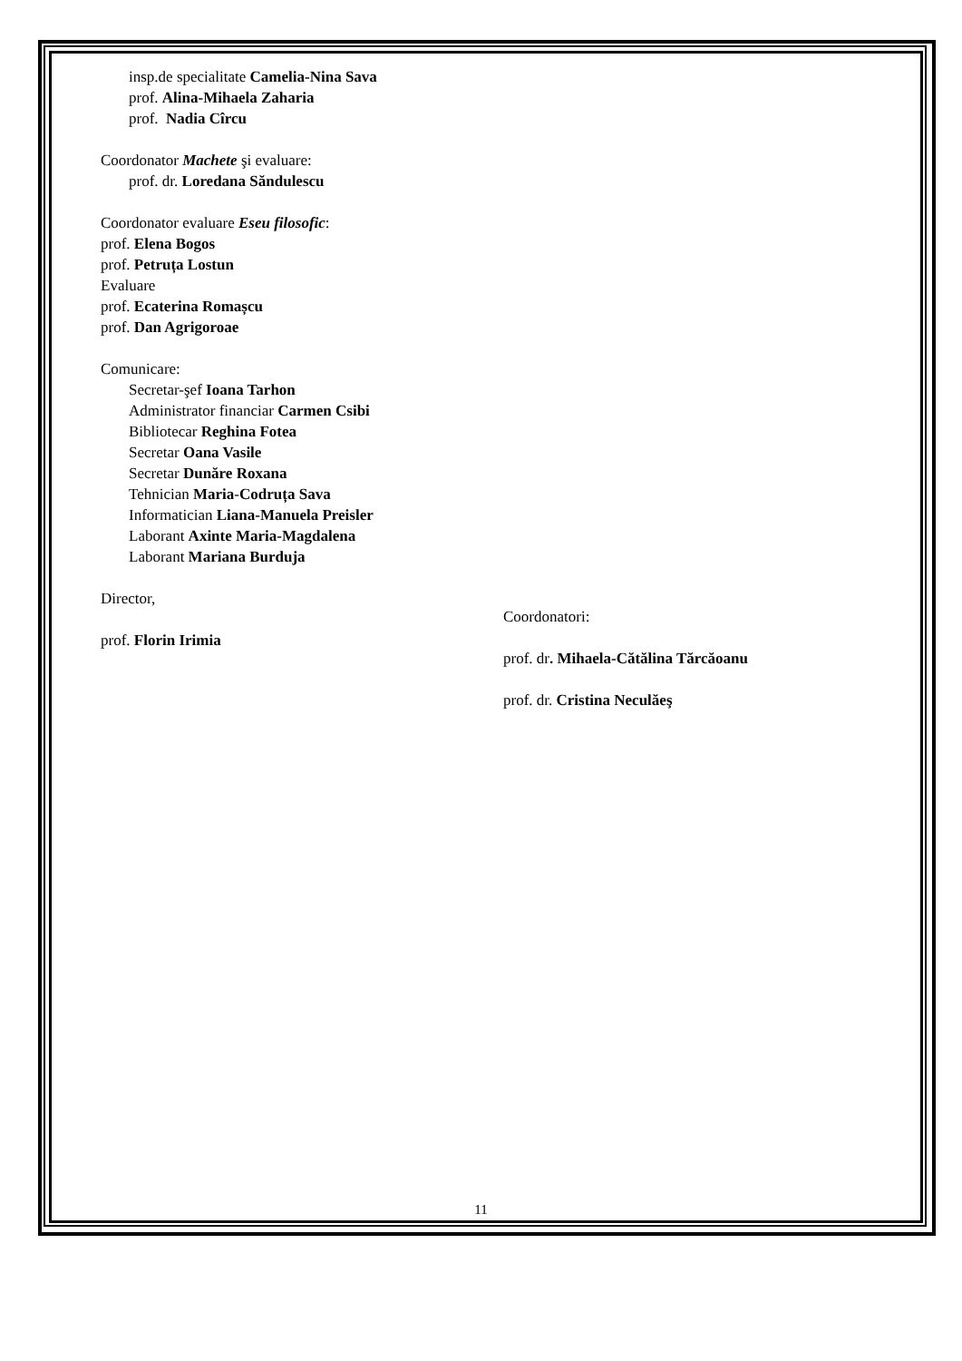insp.de specialitate Camelia-Nina Sava
prof. Alina-Mihaela Zaharia
prof. Nadia Cîrcu
Coordonator Machete şi evaluare:
prof. dr. Loredana Săndulescu
Coordonator evaluare Eseu filosofic:
prof. Elena Bogos
prof. Petruța Lostun
Evaluare
prof. Ecaterina Romașcu
prof. Dan Agrigoroae
Comunicare:
Secretar-şef Ioana Tarhon
Administrator financiar Carmen Csibi
Bibliotecar Reghina Fotea
Secretar Oana Vasile
Secretar Dunăre Roxana
Tehnician Maria-Codruța Sava
Informatician Liana-Manuela Preisler
Laborant Axinte Maria-Magdalena
Laborant Mariana Burduja
Director,
prof. Florin Irimia
Coordonatori:
prof. dr. Mihaela-Cătălina Tărcăoanu
prof. dr. Cristina Neculăeş
11